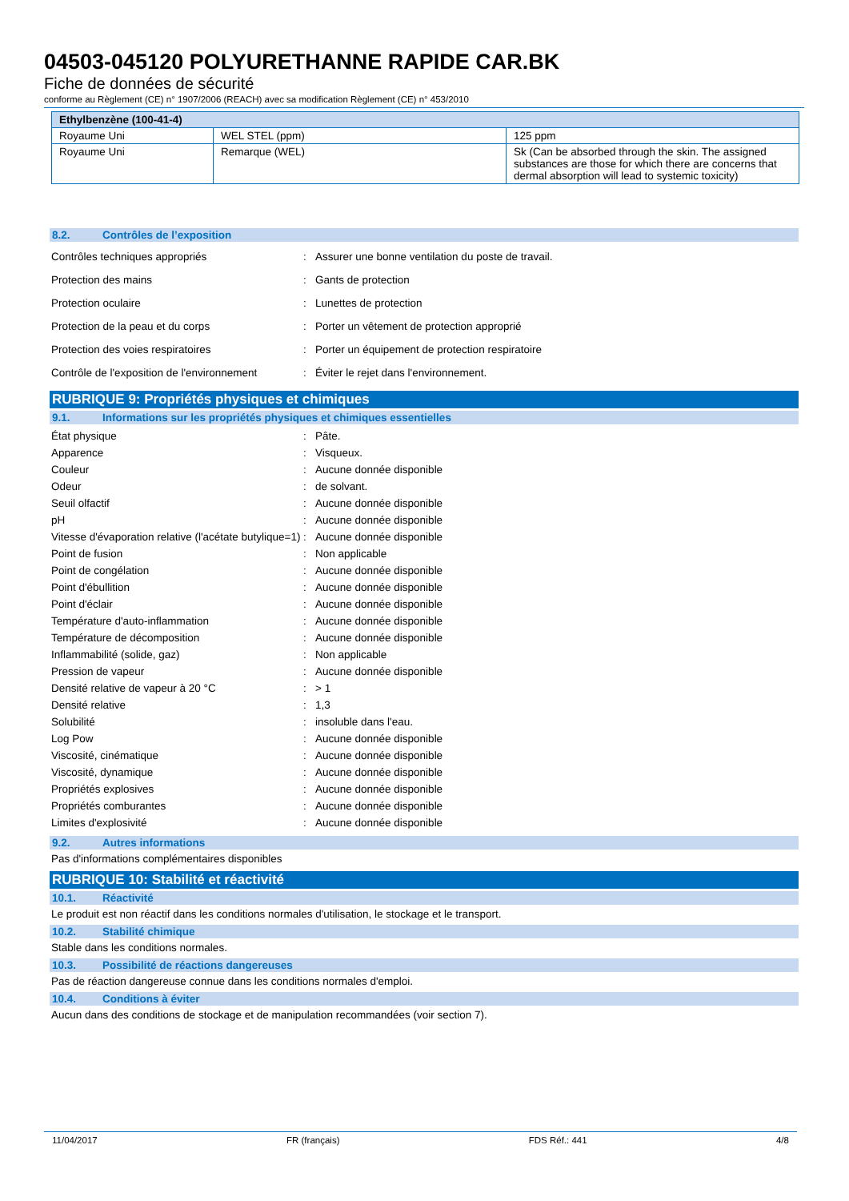04503-045120 POLYURETHANNE RAPIDE CAR.BK
Fiche de données de sécurité
conforme au Règlement (CE) n° 1907/2006 (REACH) avec sa modification Règlement (CE) n° 453/2010
| Ethylbenzène (100-41-4) | | |
| --- | --- | --- |
| Royaume Uni | WEL STEL (ppm) | 125 ppm |
| Royaume Uni | Remarque (WEL) | Sk (Can be absorbed through the skin. The assigned substances are those for which there are concerns that dermal absorption will lead to systemic toxicity) |
8.2. Contrôles de l’exposition
Contrôles techniques appropriés : Assurer une bonne ventilation du poste de travail.
Protection des mains : Gants de protection
Protection oculaire : Lunettes de protection
Protection de la peau et du corps : Porter un vêtement de protection approprié
Protection des voies respiratoires : Porter un équipement de protection respiratoire
Contrôle de l'exposition de l'environnement
: Éviter le rejet dans l'environnement.
RUBRIQUE 9: Propriétés physiques et chimiques
9.1. Informations sur les propriétés physiques et chimiques essentielles
État physique : Pâte.
Apparence : Visqueux.
Couleur : Aucune donnée disponible
Odeur : de solvant.
Seuil olfactif : Aucune donnée disponible
pH : Aucune donnée disponible
Vitesse d'évaporation relative (l'acétate butylique=1)
: Aucune donnée disponible
Point de fusion : Non applicable
Point de congélation : Aucune donnée disponible
Point d'ébullition : Aucune donnée disponible
Point d'éclair : Aucune donnée disponible
Température d'auto-inflammation : Aucune donnée disponible
Température de décomposition : Aucune donnée disponible
Inflammabilité (solide, gaz) : Non applicable
Pression de vapeur : Aucune donnée disponible
Densité relative de vapeur à 20 °C : > 1
Densité relative : 1,3
Solubilité : insoluble dans l'eau.
Log Pow : Aucune donnée disponible
Viscosité, cinématique : Aucune donnée disponible
Viscosité, dynamique : Aucune donnée disponible
Propriétés explosives : Aucune donnée disponible
Propriétés comburantes : Aucune donnée disponible
Limites d'explosivité : Aucune donnée disponible
9.2. Autres informations
Pas d'informations complémentaires disponibles
RUBRIQUE 10: Stabilité et réactivité
10.1. Réactivité
Le produit est non réactif dans les conditions normales d'utilisation, le stockage et le transport.
10.2. Stabilité chimique
Stable dans les conditions normales.
10.3. Possibilité de réactions dangereuses
Pas de réaction dangereuse connue dans les conditions normales d'emploi.
10.4. Conditions à éviter
Aucun dans des conditions de stockage et de manipulation recommandées (voir section 7).
11/04/2017 FR (français) FDS Réf.: 441 4/8